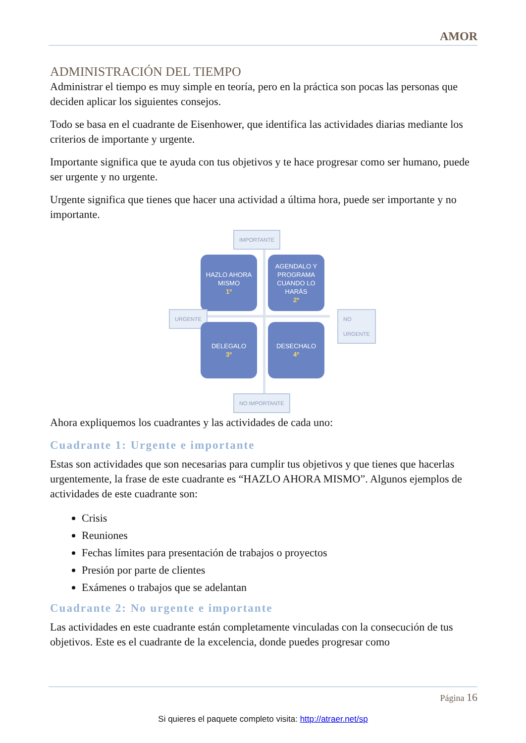AMOR
ADMINISTRACIÓN DEL TIEMPO
Administrar el tiempo es muy simple en teoría, pero en la práctica son pocas las personas que deciden aplicar los siguientes consejos.
Todo se basa en el cuadrante de Eisenhower, que identifica las actividades diarias mediante los criterios de importante y urgente.
Importante significa que te ayuda con tus objetivos y te hace progresar como ser humano, puede ser urgente y no urgente.
Urgente significa que tienes que hacer una actividad a última hora, puede ser importante y no importante.
IMPORTANTE
HAZLO AHORA MISMO
1º
AGENDALO Y PROGRAMA CUANDO LO HARÁS
2º
URGENTE NO URGENTE
DELEGALO
3º
DESECHALO
4º
NO IMPORTANTE
Ahora expliquemos los cuadrantes y las actividades de cada uno:
Cuadrante 1: Urgente e importante
Estas son actividades que son necesarias para cumplir tus objetivos y que tienes que hacerlas urgentemente, la frase de este cuadrante es “HAZLO AHORA MISMO”. Algunos ejemplos de actividades de este cuadrante son:
Crisis
Reuniones
Fechas límites para presentación de trabajos o proyectos
Presión por parte de clientes
Exámenes o trabajos que se adelantan
Cuadrante 2: No urgente e importante
Las actividades en este cuadrante están completamente vinculadas con la consecución de tus objetivos. Este es el cuadrante de la excelencia, donde puedes progresar como
Página 16
Si quieres el paquete completo visita: http://atraer.net/sp